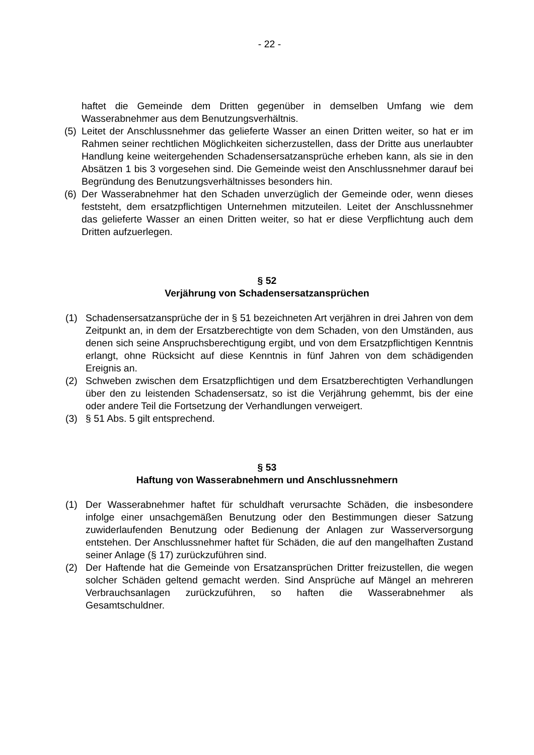- 22 -
haftet die Gemeinde dem Dritten gegenüber in demselben Umfang wie dem Wasserabnehmer aus dem Benutzungsverhältnis.
(5)
Leitet der Anschlussnehmer das gelieferte Wasser an einen Dritten weiter, so hat er im Rahmen seiner rechtlichen Möglichkeiten sicherzustellen, dass der Dritte aus unerlaubter Handlung keine weitergehenden Schadensersatzansprüche erheben kann, als sie in den Absätzen 1 bis 3 vorgesehen sind. Die Gemeinde weist den Anschlussnehmer darauf bei Begründung des Benutzungsverhältnisses besonders hin.
(6)
Der Wasserabnehmer hat den Schaden unverzüglich der Gemeinde oder, wenn dieses feststeht, dem ersatzpflichtigen Unternehmen mitzuteilen. Leitet der Anschlussnehmer das gelieferte Wasser an einen Dritten weiter, so hat er diese Verpflichtung auch dem Dritten aufzuerlegen.
§ 52
Verjährung von Schadensersatzansprüchen
(1) Schadensersatzansprüche der in § 51 bezeichneten Art verjähren in drei Jahren von dem Zeitpunkt an, in dem der Ersatzberechtigte von dem Schaden, von den Umständen, aus denen sich seine Anspruchsberechtigung ergibt, und von dem Ersatzpflichtigen Kenntnis erlangt, ohne Rücksicht auf diese Kenntnis in fünf Jahren von dem schädigenden Ereignis an.
(2) Schweben zwischen dem Ersatzpflichtigen und dem Ersatzberechtigten Verhandlungen über den zu leistenden Schadensersatz, so ist die Verjährung gehemmt, bis der eine oder andere Teil die Fortsetzung der Verhandlungen verweigert.
(3) § 51 Abs. 5 gilt entsprechend.
§ 53
Haftung von Wasserabnehmern und Anschlussnehmern
(1) Der Wasserabnehmer haftet für schuldhaft verursachte Schäden, die insbesondere infolge einer unsachgemäßen Benutzung oder den Bestimmungen dieser Satzung zuwiderlaufenden Benutzung oder Bedienung der Anlagen zur Wasserversorgung entstehen. Der Anschlussnehmer haftet für Schäden, die auf den mangelhaften Zustand seiner Anlage (§ 17) zurückzuführen sind.
(2) Der Haftende hat die Gemeinde von Ersatzansprüchen Dritter freizustellen, die wegen solcher Schäden geltend gemacht werden. Sind Ansprüche auf Mängel an mehreren Verbrauchsanlagen zurückzuführen, so haften die Wasserabnehmer als Gesamtschuldner.